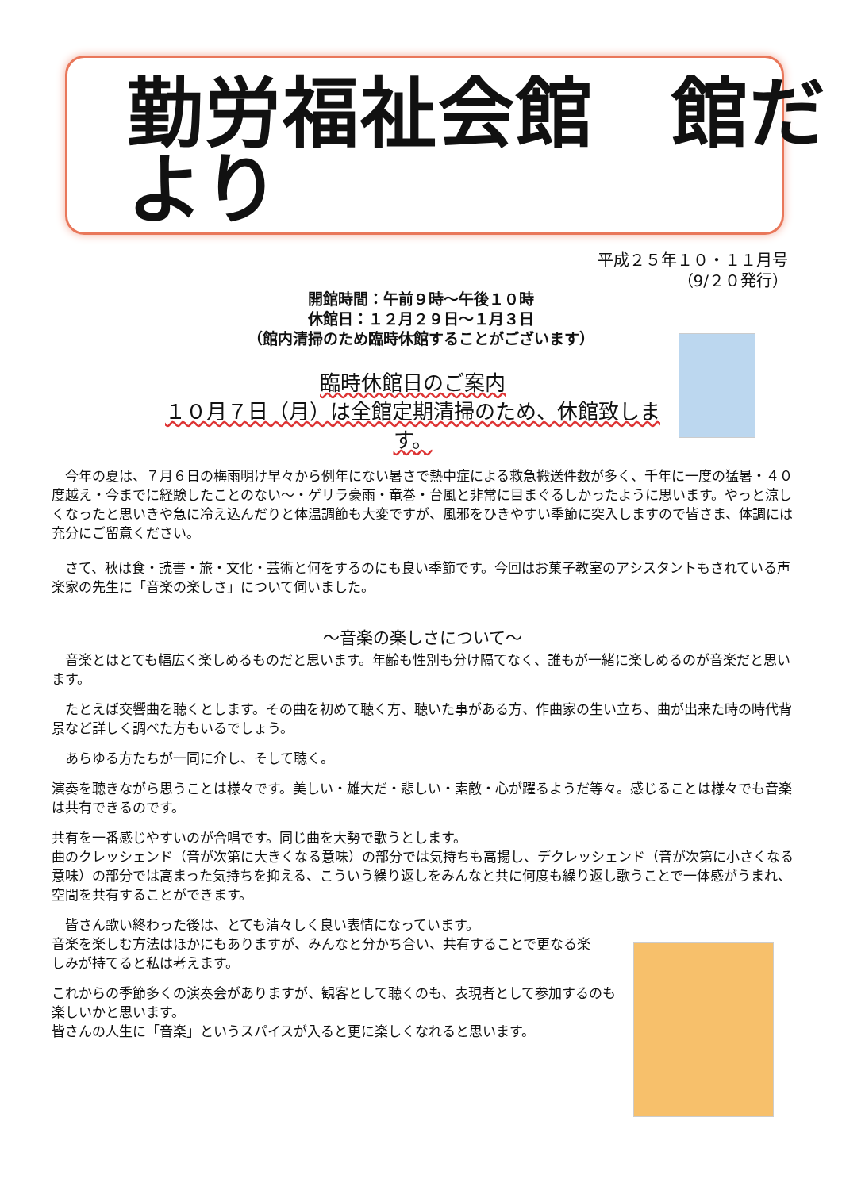勤労福祉会館　館だより
平成２５年１０・１１月号
（9/２０発行）
開館時間：午前９時～午後１０時
休館日：１２月２９日～１月３日
（館内清掃のため臨時休館することがございます）
臨時休館日のご案内
１０月７日（月）は全館定期清掃のため、休館致します。
　今年の夏は、７月６日の梅雨明け早々から例年にない暑さで熱中症による救急搬送件数が多く、千年に一度の猛暑・４０度越え・今までに経験したことのない～・ゲリラ豪雨・竜巻・台風と非常に目まぐるしかったように思います。やっと涼しくなったと思いきや急に冷え込んだりと体温調節も大変ですが、風邪をひきやすい季節に突入しますので皆さま、体調には充分にご留意ください。
　さて、秋は食・読書・旅・文化・芸術と何をするのにも良い季節です。今回はお菓子教室のアシスタントもされている声楽家の先生に「音楽の楽しさ」について伺いました。
～音楽の楽しさについて～
　音楽とはとても幅広く楽しめるものだと思います。年齢も性別も分け隔てなく、誰もが一緒に楽しめるのが音楽だと思います。
　たとえば交響曲を聴くとします。その曲を初めて聴く方、聴いた事がある方、作曲家の生い立ち、曲が出来た時の時代背景など詳しく調べた方もいるでしょう。
　あらゆる方たちが一同に介し、そして聴く。
演奏を聴きながら思うことは様々です。美しい・雄大だ・悲しい・素敵・心が躍るようだ等々。感じることは様々でも音楽は共有できるのです。
共有を一番感じやすいのが合唱です。同じ曲を大勢で歌うとします。
曲のクレッシェンド（音が次第に大きくなる意味）の部分では気持ちも高揚し、デクレッシェンド（音が次第に小さくなる意味）の部分では高まった気持ちを抑える、こういう繰り返しをみんなと共に何度も繰り返し歌うことで一体感がうまれ、空間を共有することができます。
　皆さん歌い終わった後は、とても清々しく良い表情になっています。
音楽を楽しむ方法はほかにもありますが、みんなと分かち合い、共有することで更なる楽しみが持てると私は考えます。
これからの季節多くの演奏会がありますが、観客として聴くのも、表現者として参加するのも楽しいかと思います。
皆さんの人生に「音楽」というスパイスが入ると更に楽しくなれると思います。